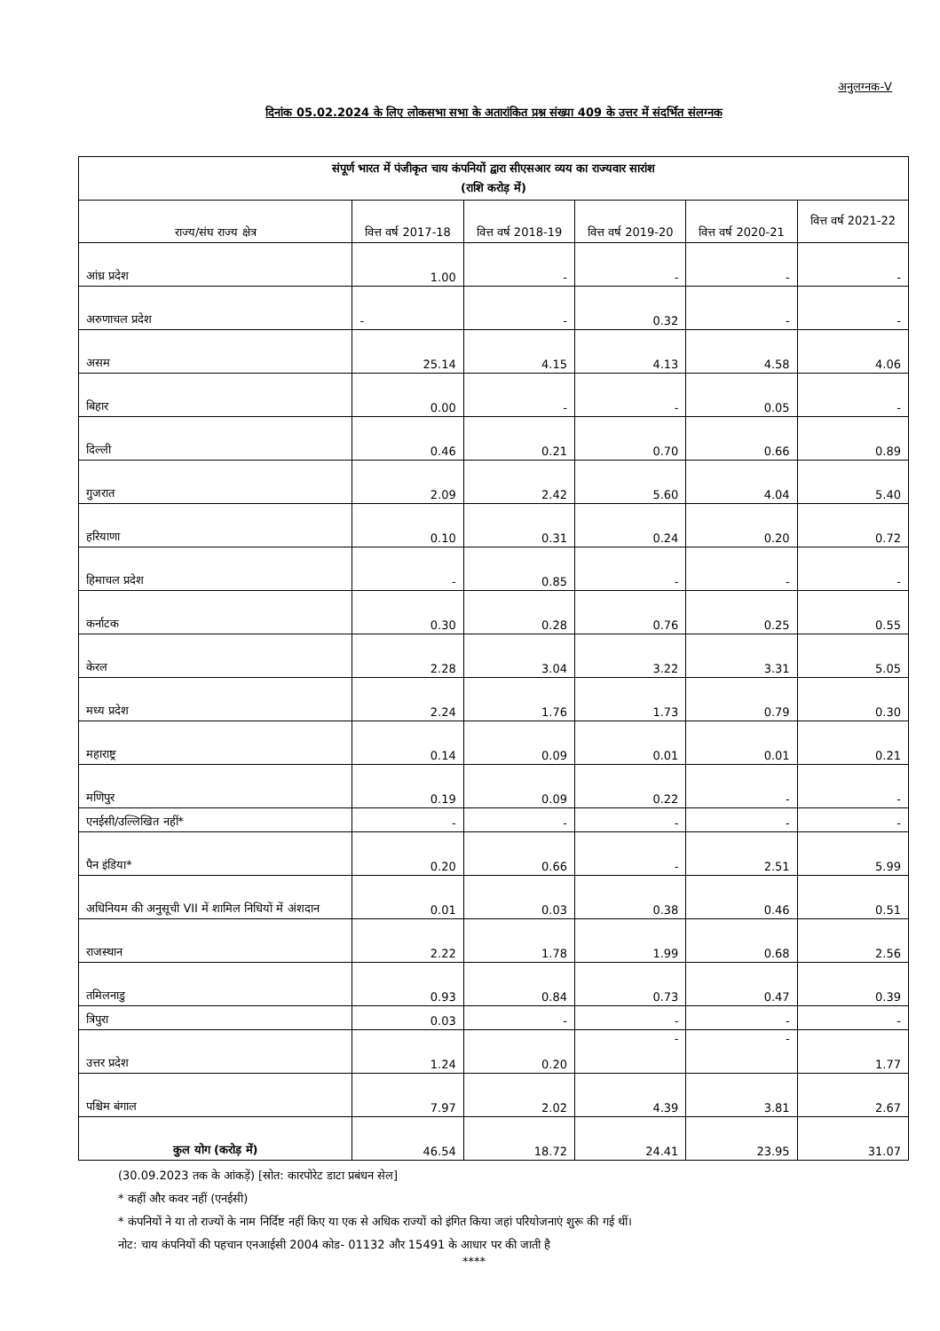अनुलग्नक-V
दिनांक 05.02.2024 के लिए लोकसभा सभा के अतारांकित प्रश्न संख्या 409 के उत्तर में संदर्भित संलग्नक
| संपूर्ण भारत में पंजीकृत चाय कंपनियों द्वारा सीएसआर व्यय का राज्यवार सारांश (राशि करोड़ में) | | | | | |
| --- | --- | --- | --- | --- | --- |
| राज्य/संघ राज्य क्षेत्र | वित्त वर्ष 2017-18 | वित्त वर्ष 2018-19 | वित्त वर्ष 2019-20 | वित्त वर्ष 2020-21 | वित्त वर्ष 2021-22 |
| आंध्र प्रदेश | 1.00 | - | - | - | - |
| अरुणाचल प्रदेश | - | - | 0.32 | - | - |
| असम | 25.14 | 4.15 | 4.13 | 4.58 | 4.06 |
| बिहार | 0.00 | - | - | 0.05 | - |
| दिल्ली | 0.46 | 0.21 | 0.70 | 0.66 | 0.89 |
| गुजरात | 2.09 | 2.42 | 5.60 | 4.04 | 5.40 |
| हरियाणा | 0.10 | 0.31 | 0.24 | 0.20 | 0.72 |
| हिमाचल प्रदेश | - | 0.85 | - | - | - |
| कर्नाटक | 0.30 | 0.28 | 0.76 | 0.25 | 0.55 |
| केरल | 2.28 | 3.04 | 3.22 | 3.31 | 5.05 |
| मध्य प्रदेश | 2.24 | 1.76 | 1.73 | 0.79 | 0.30 |
| महाराष्ट्र | 0.14 | 0.09 | 0.01 | 0.01 | 0.21 |
| मणिपुर | 0.19 | 0.09 | 0.22 | - | - |
| एनईसी/उल्लिखित नहीं* | - | - | - | - | - |
| पैन इंडिया* | 0.20 | 0.66 | - | 2.51 | 5.99 |
| अधिनियम की अनुसूची VII में शामिल निधियों में अंशदान | 0.01 | 0.03 | 0.38 | 0.46 | 0.51 |
| राजस्थान | 2.22 | 1.78 | 1.99 | 0.68 | 2.56 |
| तमिलनाडु | 0.93 | 0.84 | 0.73 | 0.47 | 0.39 |
| त्रिपुरा | 0.03 | - | - | - | - |
| उत्तर प्रदेश | 1.24 | 0.20 | - | - | 1.77 |
| पश्चिम बंगाल | 7.97 | 2.02 | 4.39 | 3.81 | 2.67 |
| कुल योग (करोड़ में) | 46.54 | 18.72 | 24.41 | 23.95 | 31.07 |
(30.09.2023 तक के आंकड़ें) [स्रोत: कारपोरेट डाटा प्रबंधन सेल]
* कहीं और कवर नहीं (एनईसी)
* कंपनियों ने या तो राज्यों के नाम निर्दिष्ट नहीं किए या एक से अधिक राज्यों को इंगित किया जहां परियोजनाएं शुरू की गई थीं।
नोट: चाय कंपनियों की पहचान एनआईसी 2004 कोड- 01132 और 15491 के आधार पर की जाती है
****